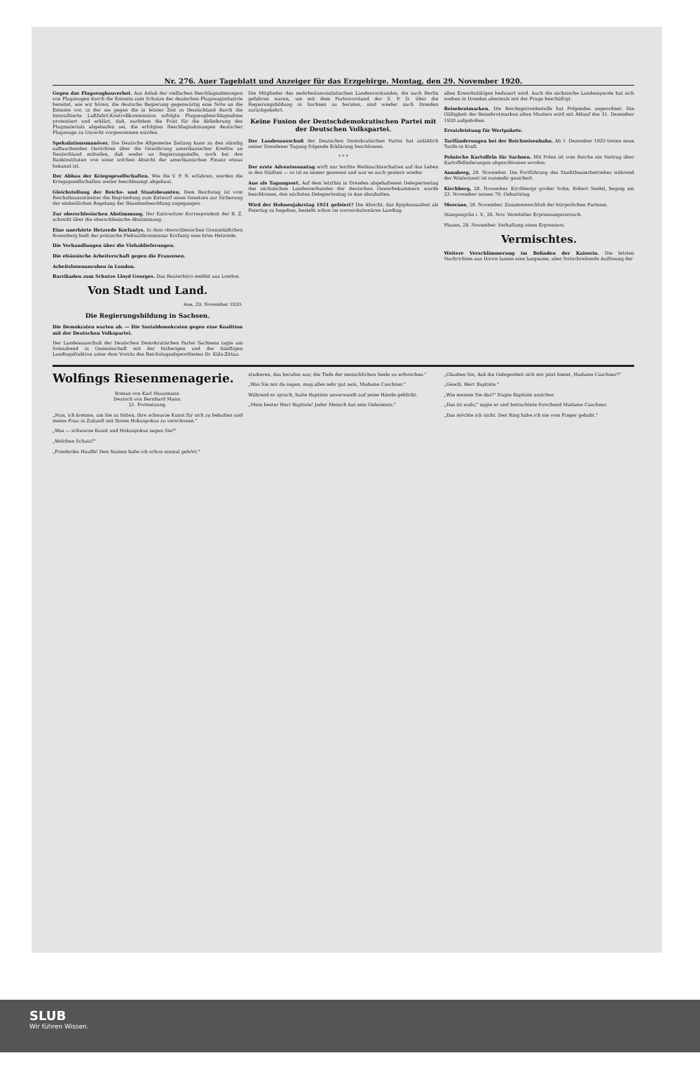Nr. 276. Auer Tageblatt und Anzeiger für das Erzgebirge. Montag, den 29. November 1920.
Gegen das Flugzeugbauverbot. Aus Anlaß der vielfachen Beschlagnahmungen von Flugzeugen durch die Entente zum Schutze der deutschen Flugzeugindustrie bereitet, wie wir hören, die deutsche Regierung gegenwärtig eine Note an die Entente vor, in der sie gegen die in letzter Zeit in Deutschland durch die Interalliierte Luftfahrt-Kontrollkommission erfolgte Flugzeugbeschlagnahme protestiert und erklärt, daß, nachdem die Frist für die Ablieferung des Flugmaterials abgelaufen sei, die erfolgten Beschlagnahmungen deutscher Flugzeuge zu Unrecht vorgenommen würden.
Spekulationsmanöver. Die Deutsche Allgemeine Zeitung kann zu den ständig auftauchenden Gerüchten über die Gewährung amerikanischer Kredite an Deutschland mitteilen, daß weder an Regierungsstelle, noch bei den Bankinstituten von einer solchen Absicht der amerikanischen Finanz etwas bekannt ist.
Der Abbau der Kriegsgesellschaften. Wie die V. P. N. erfahren, werden die Kriegsgesellschaften weiter beschleunigt abgebaut.
Gleichstellung der Reichs- und Staatsbeamten. Dem Reichstag ist vom Reichsfinanzminister die Begründung zum Entwurf eines Gesetzes zur Sicherung der einheitlichen Regelung der Beamtenbesoldung zugegangen.
Zur oberschlesischen Abstimmung. Der Kattowitzer Korrespondent der B. Z. schreibt über die oberschlesische Abstimmung.
Eine unerhörte Hetzrede Korfantys. In dem oberschlesischen Grenzstädtchen Rosenberg hielt der polnische Plebiszitkommissar Korfanty eine böse Hetzrede.
Die Verhandlungen über die Viehablieferungen.
Die elsässische Arbeiterschaft gegen die Franzosen.
Arbeitslosenunruhen in London.
Barrikaden zum Schutze Lloyd Georges. Das Reuterbüro meldet aus London.
Von Stadt und Land.
Aue, 29. November 1920.
Die Regierungsbildung in Sachsen.
Die Demokraten warten ab. — Die Sozialdemokraten gegen eine Koalition mit der Deutschen Volkspartei.
Der Landesausschuß der Deutschen Demokratischen Partei Sachsens tagte am Sonnabend in Gemeinschaft mit der bisherigen und der künftigen Landtagsfraktion unter dem Vorsitz des Reichstagsabgeordneten Dr. Külz-Zittau.
Die Mitglieder des mehrheitssozialistischen Landesvorstandes, die nach Berlin gefahren waren, um mit dem Parteivorstand der S. P. D. über die Regierungsbildung in Sachsen zu beraten, sind wieder nach Dresden zurückgekehrt.
Keine Fusion der Deutschdemokratischen Partei mit der Deutschen Volkspartei.
Der Landesausschuß der Deutschen Demokratischen Partei hat anläßlich seiner Dresdener Tagung folgende Erklärung beschlossen.
* * *
Der erste Adventssonntag wirft nur leichte Weihnachtsschatten auf das Leben in den Städten — so ist es immer gewesen und war es auch gestern wieder.
Aue als Tagungsort. Auf dem letzthin in Dresden abgehaltenen Delegiertentag des sächsischen Landesverbandes der deutschen Gewerbekammern wurde beschlossen, den nächsten Delegiertentag in Aue abzuhalten.
Wird der Hohneujahrstag 1921 gefeiert? Die Absicht, das Epiphaniasfest als Feiertag zu begehen, besteht schon im vorrevolutionären Landtag.
allen Erwerbstätigen bedauert wird. Auch die sächsische Landessynode hat sich soeben in Dresden abermals mit der Frage beschäftigt.
Reisebrotmarken. Die Reichsgetreidestelle hat Folgendes angeordnet: Die Gültigkeit der Reisebrotmarken alten Musters wird mit Ablauf des 31. Dezember 1920 aufgehoben.
Ersatzleistung für Wertpakete.
Tarifänderungen bei der Reichseisenbahn. Ab 1. Dezember 1920 treten neue Tarife in Kraft.
Polnische Kartoffeln für Sachsen. Mit Polen ist vom Reiche ein Vertrag über Kartoffellieferungen abgeschlossen worden.
Annaberg, 28. November. Die Fortführung des Stadttheaterbetriebes während der Winterszeit ist nunmehr gesichert.
Kirchberg, 28. November. Kirchbergs großer Sohn, Robert Seidel, beging am 23. November seinen 70. Geburtstag.
Meerane, 28. November. Zusammenschluß der bürgerlichen Parteien.
Stangengrün i. V., 28. Nov. Vereitelter Erpressungsversuch.
Plauen, 28. November. Verhaftung eines Erpressers.
Vermischtes.
Weitere Verschlimmerung im Befinden der Kaiserin. Die letzten Nachrichten aus Doorn lassen eine langsame, aber fortschreitende Auflösung der
Wolfings Riesenmenagerie.
Roman von Karl Muusmann.
Deutsch von Bernhard Mann.
21. Fortsetzung.
„Nun, ich komme, um Sie zu bitten, Ihre schwarze Kunst für sich zu behalten und meine Frau in Zukunft mit Ihrem Hokuspokus zu verschonen."
„Was — schwarze Kunst und Hokuspokus sagen Sie?"
„Welchen Schatz?"
„Friederike Hauffe! Den Namen habe ich schon einmal gehört."
studieren, das berufen war, die Tiefe der menschlichen Seele zu erforschen."
„Was Sie mir da sagen, mag alles sehr gut sein, Madame Caschner."
Während er sprach, hatte Baptiste unverwandt auf seine Hände geblickt.
„Mein bester Herr Baptiste! Jeder Mensch hat sein Geheimnis."
„Glauben Sie, daß die Gelegenheit sich mir jetzt bietet, Madame Caschner?"
„Gewiß, Herr Baptiste."
„Wie meinen Sie das?" fragte Baptiste unsicher.
„Das ist wahr," sagte er und betrachtete forschend Madame Caschner.
„Das möchte ich nicht. Den Ring habe ich nie vom Finger gehabt."
SLUB
Wir führen Wissen.